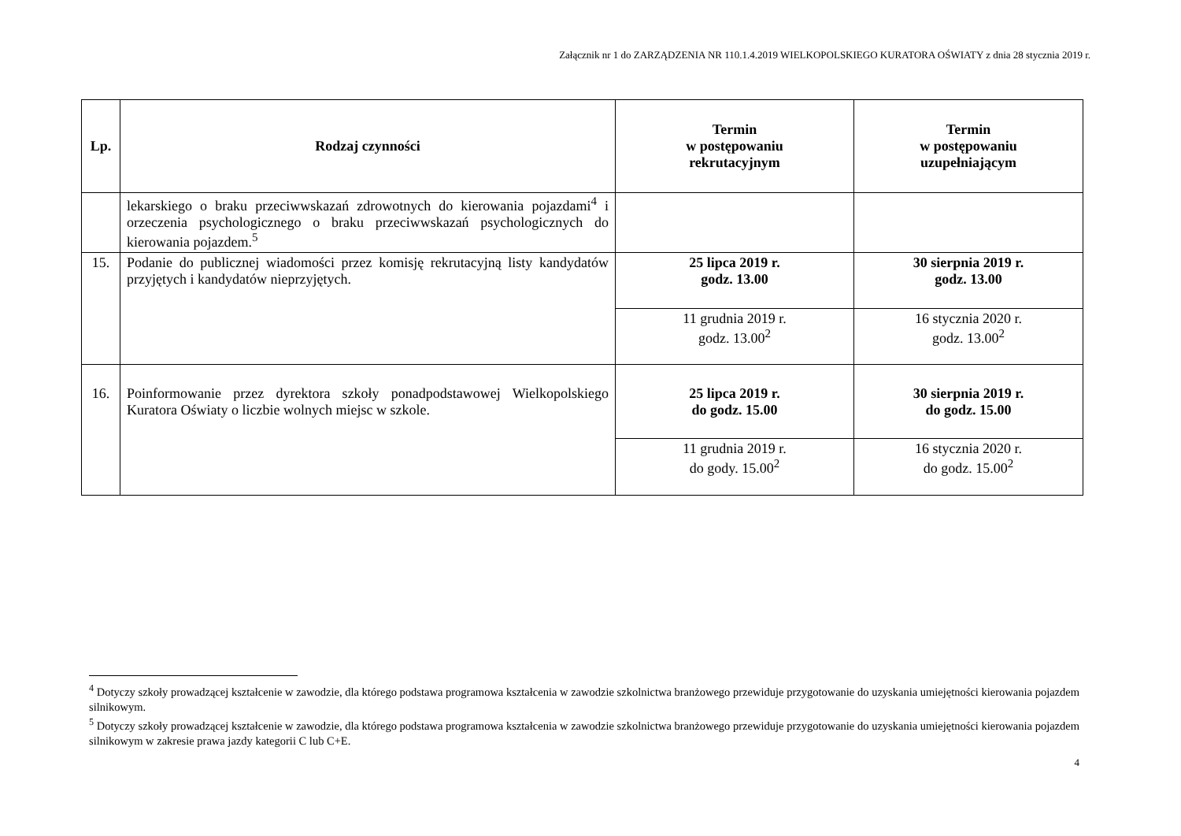Załącznik nr 1 do ZARZĄDZENIA NR 110.1.4.2019 WIELKOPOLSKIEGO KURATORA OŚWIATY z dnia 28 stycznia 2019 r.
| Lp. | Rodzaj czynności | Termin w postępowaniu rekrutacyjnym | Termin w postępowaniu uzupełniającym |
| --- | --- | --- | --- |
| | lekarskiego o braku przeciwwskazań zdrowotnych do kierowania pojazdami<sup>4</sup> i orzeczenia psychologicznego o braku przeciwwskazań psychologicznych do kierowania pojazdem.<sup>5</sup> | | |
| 15. | Podanie do publicznej wiadomości przez komisję rekrutacyjną listy kandydatów przyjętych i kandydatów nieprzyjętych. | 25 lipca 2019 r. godz. 13.00 | 30 sierpnia 2019 r. godz. 13.00 |
| | | 11 grudnia 2019 r. godz. 13.00<sup>2</sup> | 16 stycznia 2020 r. godz. 13.00<sup>2</sup> |
| 16. | Poinformowanie przez dyrektora szkoły ponadpodstawowej Wielkopolskiego Kuratora Oświaty o liczbie wolnych miejsc w szkole. | 25 lipca 2019 r. do godz. 15.00 | 30 sierpnia 2019 r. do godz. 15.00 |
| | | 11 grudnia 2019 r. do gody. 15.00<sup>2</sup> | 16 stycznia 2020 r. do godz. 15.00<sup>2</sup> |
<sup>4</sup> Dotyczy szkoły prowadzącej kształcenie w zawodzie, dla którego podstawa programowa kształcenia w zawodzie szkolnictwa branżowego przewiduje przygotowanie do uzyskania umiejętności kierowania pojazdem silnikowym.
<sup>5</sup> Dotyczy szkoły prowadzącej kształcenie w zawodzie, dla którego podstawa programowa kształcenia w zawodzie szkolnictwa branżowego przewiduje przygotowanie do uzyskania umiejętności kierowania pojazdem silnikowym w zakresie prawa jazdy kategorii C lub C+E.
4